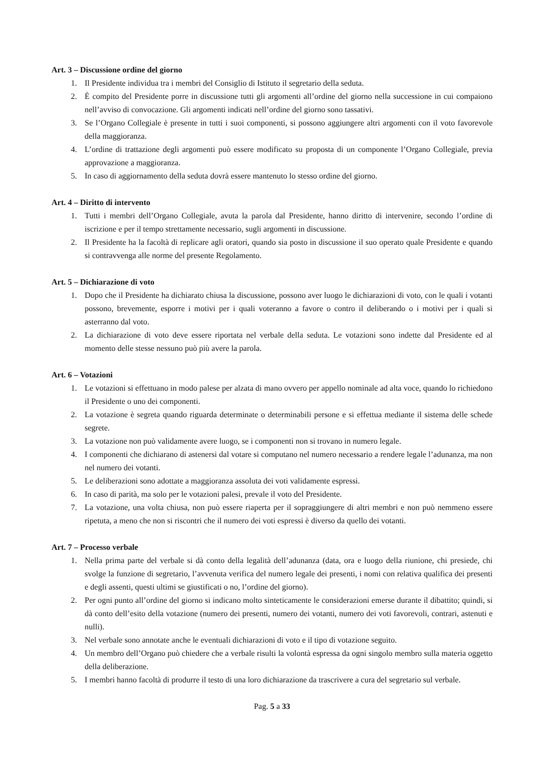Art. 3 – Discussione ordine del giorno
1. Il Presidente individua tra i membri del Consiglio di Istituto il segretario della seduta.
2. È compito del Presidente porre in discussione tutti gli argomenti all’ordine del giorno nella successione in cui compaiono nell’avviso di convocazione. Gli argomenti indicati nell’ordine del giorno sono tassativi.
3. Se l’Organo Collegiale è presente in tutti i suoi componenti, si possono aggiungere altri argomenti con il voto favorevole della maggioranza.
4. L’ordine di trattazione degli argomenti può essere modificato su proposta di un componente l’Organo Collegiale, previa approvazione a maggioranza.
5. In caso di aggiornamento della seduta dovrà essere mantenuto lo stesso ordine del giorno.
Art. 4 – Diritto di intervento
1. Tutti i membri dell’Organo Collegiale, avuta la parola dal Presidente, hanno diritto di intervenire, secondo l’ordine di iscrizione e per il tempo strettamente necessario, sugli argomenti in discussione.
2. Il Presidente ha la facoltà di replicare agli oratori, quando sia posto in discussione il suo operato quale Presidente e quando si contravvenga alle norme del presente Regolamento.
Art. 5 – Dichiarazione di voto
1. Dopo che il Presidente ha dichiarato chiusa la discussione, possono aver luogo le dichiarazioni di voto, con le quali i votanti possono, brevemente, esporre i motivi per i quali voteranno a favore o contro il deliberando o i motivi per i quali si asterranno dal voto.
2. La dichiarazione di voto deve essere riportata nel verbale della seduta. Le votazioni sono indette dal Presidente ed al momento delle stesse nessuno può più avere la parola.
Art. 6 – Votazioni
1. Le votazioni si effettuano in modo palese per alzata di mano ovvero per appello nominale ad alta voce, quando lo richiedono il Presidente o uno dei componenti.
2. La votazione è segreta quando riguarda determinate o determinabili persone e si effettua mediante il sistema delle schede segrete.
3. La votazione non può validamente avere luogo, se i componenti non si trovano in numero legale.
4. I componenti che dichiarano di astenersi dal votare si computano nel numero necessario a rendere legale l’adunanza, ma non nel numero dei votanti.
5. Le deliberazioni sono adottate a maggioranza assoluta dei voti validamente espressi.
6. In caso di parità, ma solo per le votazioni palesi, prevale il voto del Presidente.
7. La votazione, una volta chiusa, non può essere riaperta per il sopraggiungere di altri membri e non può nemmeno essere ripetuta, a meno che non si riscontri che il numero dei voti espressi è diverso da quello dei votanti.
Art. 7 – Processo verbale
1. Nella prima parte del verbale si dà conto della legalità dell’adunanza (data, ora e luogo della riunione, chi presiede, chi svolge la funzione di segretario, l’avvenuta verifica del numero legale dei presenti, i nomi con relativa qualifica dei presenti e degli assenti, questi ultimi se giustificati o no, l’ordine del giorno).
2. Per ogni punto all’ordine del giorno si indicano molto sinteticamente le considerazioni emerse durante il dibattito; quindi, si dà conto dell’esito della votazione (numero dei presenti, numero dei votanti, numero dei voti favorevoli, contrari, astenuti e nulli).
3. Nel verbale sono annotate anche le eventuali dichiarazioni di voto e il tipo di votazione seguito.
4. Un membro dell’Organo può chiedere che a verbale risulti la volontà espressa da ogni singolo membro sulla materia oggetto della deliberazione.
5. I membri hanno facoltà di produrre il testo di una loro dichiarazione da trascrivere a cura del segretario sul verbale.
Pag. 5 a 33